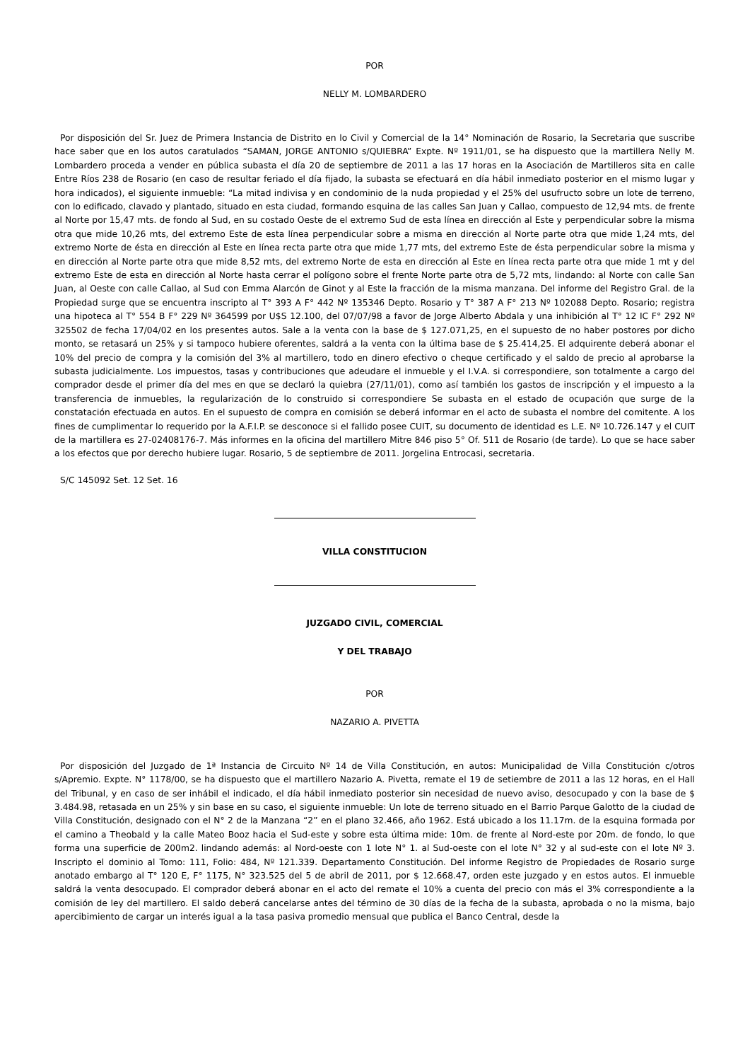POR
NELLY M. LOMBARDERO
Por disposición del Sr. Juez de Primera Instancia de Distrito en lo Civil y Comercial de la 14° Nominación de Rosario, la Secretaria que suscribe hace saber que en los autos caratulados “SAMAN, JORGE ANTONIO s/QUIEBRA” Expte. Nº 1911/01, se ha dispuesto que la martillera Nelly M. Lombardero proceda a vender en pública subasta el día 20 de septiembre de 2011 a las 17 horas en la Asociación de Martilleros sita en calle Entre Ríos 238 de Rosario (en caso de resultar feriado el día fijado, la subasta se efectuará en día hábil inmediato posterior en el mismo lugar y hora indicados), el siguiente inmueble: “La mitad indivisa y en condominio de la nuda propiedad y el 25% del usufructo sobre un lote de terreno, con lo edificado, clavado y plantado, situado en esta ciudad, formando esquina de las calles San Juan y Callao, compuesto de 12,94 mts. de frente al Norte por 15,47 mts. de fondo al Sud, en su costado Oeste de el extremo Sud de esta línea en dirección al Este y perpendicular sobre la misma otra que mide 10,26 mts, del extremo Este de esta línea perpendicular sobre a misma en dirección al Norte parte otra que mide 1,24 mts, del extremo Norte de ésta en dirección al Este en línea recta parte otra que mide 1,77 mts, del extremo Este de ésta perpendicular sobre la misma y en dirección al Norte parte otra que mide 8,52 mts, del extremo Norte de esta en dirección al Este en línea recta parte otra que mide 1 mt y del extremo Este de esta en dirección al Norte hasta cerrar el polígono sobre el frente Norte parte otra de 5,72 mts, lindando: al Norte con calle San Juan, al Oeste con calle Callao, al Sud con Emma Alarcón de Ginot y al Este la fracción de la misma manzana. Del informe del Registro Gral. de la Propiedad surge que se encuentra inscripto al T° 393 A F° 442 Nº 135346 Depto. Rosario y T° 387 A F° 213 Nº 102088 Depto. Rosario; registra una hipoteca al T° 554 B F° 229 Nº 364599 por U$S 12.100, del 07/07/98 a favor de Jorge Alberto Abdala y una inhibición al T° 12 IC F° 292 Nº 325502 de fecha 17/04/02 en los presentes autos. Sale a la venta con la base de $ 127.071,25, en el supuesto de no haber postores por dicho monto, se retasará un 25% y si tampoco hubiere oferentes, saldrá a la venta con la última base de $ 25.414,25. El adquirente deberá abonar el 10% del precio de compra y la comisión del 3% al martillero, todo en dinero efectivo o cheque certificado y el saldo de precio al aprobarse la subasta judicialmente. Los impuestos, tasas y contribuciones que adeudare el inmueble y el I.V.A. si correspondiere, son totalmente a cargo del comprador desde el primer día del mes en que se declaró la quiebra (27/11/01), como así también los gastos de inscripción y el impuesto a la transferencia de inmuebles, la regularización de lo construido si correspondiere Se subasta en el estado de ocupación que surge de la constatación efectuada en autos. En el supuesto de compra en comisión se deberá informar en el acto de subasta el nombre del comitente. A los fines de cumplimentar lo requerido por la A.F.I.P. se desconoce si el fallido posee CUIT, su documento de identidad es L.E. Nº 10.726.147 y el CUIT de la martillera es 27-02408176-7. Más informes en la oficina del martillero Mitre 846 piso 5° Of. 511 de Rosario (de tarde). Lo que se hace saber a los efectos que por derecho hubiere lugar. Rosario, 5 de septiembre de 2011. Jorgelina Entrocasi, secretaria.
S/C 145092 Set. 12 Set. 16
VILLA CONSTITUCION
JUZGADO CIVIL, COMERCIAL
Y DEL TRABAJO
POR
NAZARIO A. PIVETTA
Por disposición del Juzgado de 1ª Instancia de Circuito Nº 14 de Villa Constitución, en autos: Municipalidad de Villa Constitución c/otros s/Apremio. Expte. N° 1178/00, se ha dispuesto que el martillero Nazario A. Pivetta, remate el 19 de setiembre de 2011 a las 12 horas, en el Hall del Tribunal, y en caso de ser inhábil el indicado, el día hábil inmediato posterior sin necesidad de nuevo aviso, desocupado y con la base de $ 3.484.98, retasada en un 25% y sin base en su caso, el siguiente inmueble: Un lote de terreno situado en el Barrio Parque Galotto de la ciudad de Villa Constitución, designado con el N° 2 de la Manzana “2” en el plano 32.466, año 1962. Está ubicado a los 11.17m. de la esquina formada por el camino a Theobald y la calle Mateo Booz hacia el Sud-este y sobre esta última mide: 10m. de frente al Nord-este por 20m. de fondo, lo que forma una superficie de 200m2. lindando además: al Nord-oeste con 1 lote N° 1. al Sud-oeste con el lote N° 32 y al sud-este con el lote Nº 3. Inscripto el dominio al Tomo: 111, Folio: 484, Nº 121.339. Departamento Constitución. Del informe Registro de Propiedades de Rosario surge anotado embargo al T° 120 E, F° 1175, N° 323.525 del 5 de abril de 2011, por $ 12.668.47, orden este juzgado y en estos autos. El inmueble saldrá la venta desocupado. El comprador deberá abonar en el acto del remate el 10% a cuenta del precio con más el 3% correspondiente a la comisión de ley del martillero. El saldo deberá cancelarse antes del término de 30 días de la fecha de la subasta, aprobada o no la misma, bajo apercibimiento de cargar un interés igual a la tasa pasiva promedio mensual que publica el Banco Central, desde la